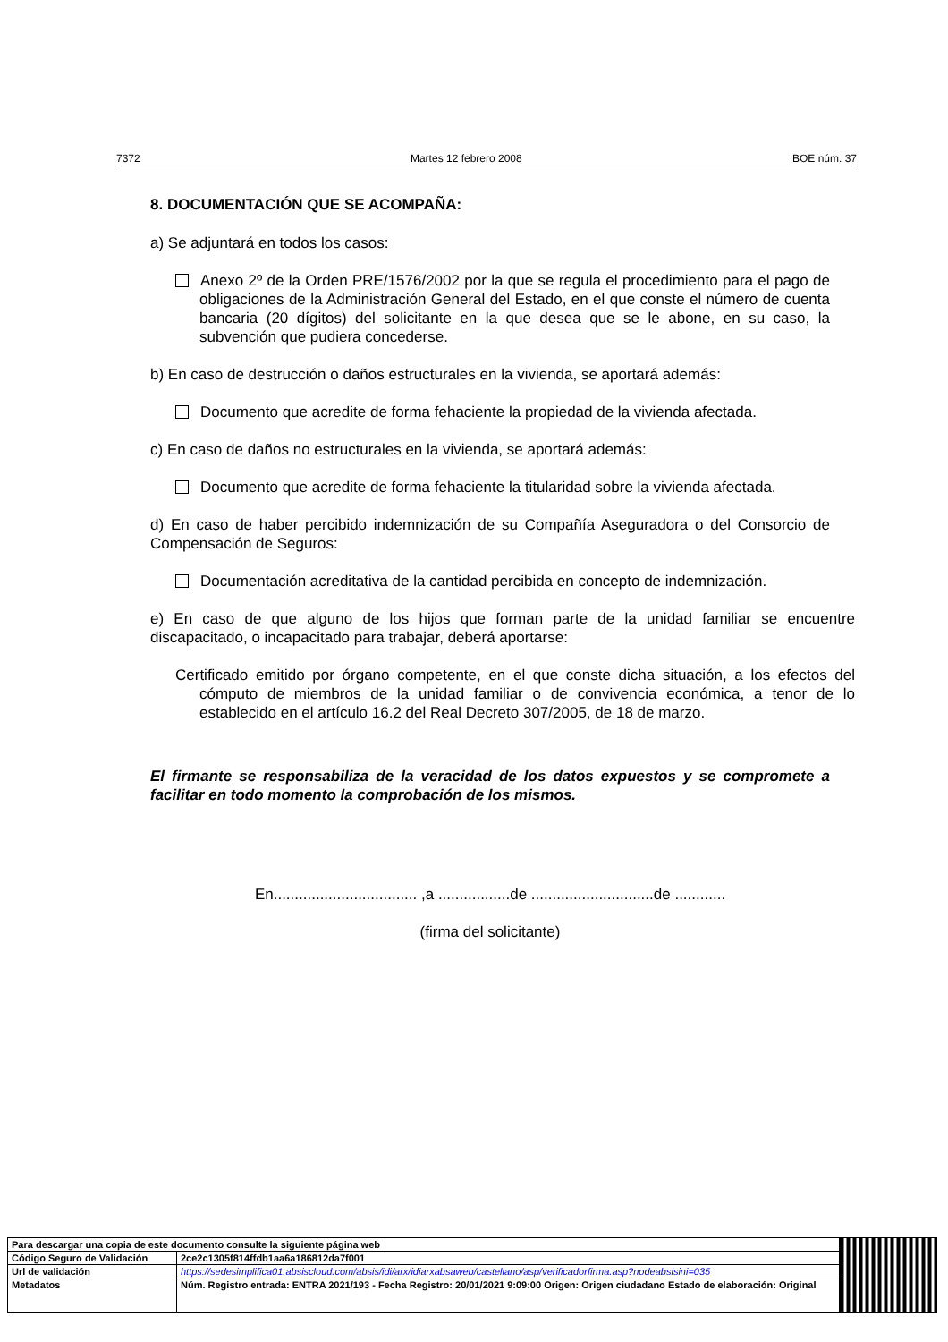7372 Martes 12 febrero 2008 BOE núm. 37
8. DOCUMENTACIÓN QUE SE ACOMPAÑA:
a) Se adjuntará en todos los casos:
Anexo 2º de la Orden PRE/1576/2002 por la que se regula el procedimiento para el pago de obligaciones de la Administración General del Estado, en el que conste el número de cuenta bancaria (20 dígitos) del solicitante en la que desea que se le abone, en su caso, la subvención que pudiera concederse.
b) En caso de destrucción o daños estructurales en la vivienda, se aportará además:
Documento que acredite de forma fehaciente la propiedad de la vivienda afectada.
c) En caso de daños no estructurales en la vivienda, se aportará además:
Documento que acredite de forma fehaciente la titularidad sobre la vivienda afectada.
d) En caso de haber percibido indemnización de su Compañía Aseguradora o del Consorcio de Compensación de Seguros:
Documentación acreditativa de la cantidad percibida en concepto de indemnización.
e) En caso de que alguno de los hijos que forman parte de la unidad familiar se encuentre discapacitado, o incapacitado para trabajar, deberá aportarse:
Certificado emitido por órgano competente, en el que conste dicha situación, a los efectos del cómputo de miembros de la unidad familiar o de convivencia económica, a tenor de lo establecido en el artículo 16.2 del Real Decreto 307/2005, de 18 de marzo.
El firmante se responsabiliza de la veracidad de los datos expuestos y se compromete a facilitar en todo momento la comprobación de los mismos.
En.................................. ,a .................de .............................de ............
(firma del solicitante)
| Para descargar una copia de este documento consulte la siguiente página web | | |
| Código Seguro de Validación | 2ce2c1305f814ffdb1aa6a186812da7f001 | |
| Url de validación | https://sedesimplifica01.absiscloud.com/absis/idi/arx/idiarxabsaweb/castellano/asp/verificadorfirma.asp?nodeabsisini=035 | |
| Metadatos | Núm. Registro entrada: ENTRA 2021/193 - Fecha Registro: 20/01/2021 9:09:00 Origen: Origen ciudadano Estado de elaboración: Original | |